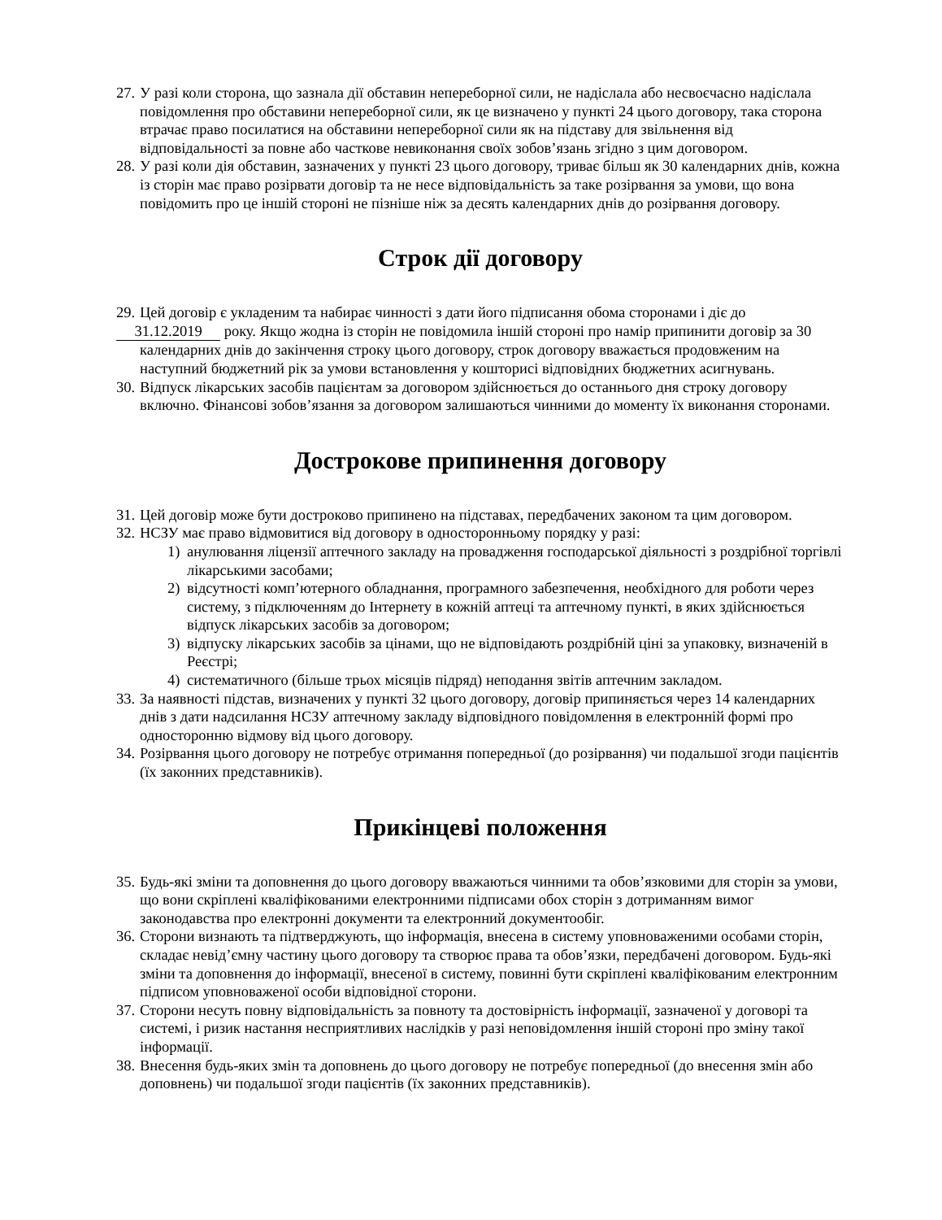27. У разі коли сторона, що зазнала дії обставин непереборної сили, не надіслала або несвоєчасно надіслала повідомлення про обставини непереборної сили, як це визначено у пункті 24 цього договору, така сторона втрачає право посилатися на обставини непереборної сили як на підставу для звільнення від відповідальності за повне або часткове невиконання своїх зобов’язань згідно з цим договором.
28. У разі коли дія обставин, зазначених у пункті 23 цього договору, триває більш як 30 календарних днів, кожна із сторін має право розірвати договір та не несе відповідальність за таке розірвання за умови, що вона повідомить про це іншій стороні не пізніше ніж за десять календарних днів до розірвання договору.
Строк дії договору
29. Цей договір є укладеним та набирає чинності з дати його підписання обома сторонами і діє до
31.12.2019 року. Якщо жодна із сторін не повідомила іншій стороні про намір припинити договір за 30 календарних днів до закінчення строку цього договору, строк договору вважається продовженим на наступний бюджетний рік за умови встановлення у кошторисі відповідних бюджетних асигнувань.
30. Відпуск лікарських засобів пацієнтам за договором здійснюється до останнього дня строку договору включно. Фінансові зобов’язання за договором залишаються чинними до моменту їх виконання сторонами.
Дострокове припинення договору
31. Цей договір може бути достроково припинено на підставах, передбачених законом та цим договором.
32. НСЗУ має право відмовитися від договору в односторонньому порядку у разі:
1) анулювання ліцензії аптечного закладу на провадження господарської діяльності з роздрібної торгівлі лікарськими засобами;
2) відсутності комп’ютерного обладнання, програмного забезпечення, необхідного для роботи через систему, з підключенням до Інтернету в кожній аптеці та аптечному пункті, в яких здійснюється відпуск лікарських засобів за договором;
3) відпуску лікарських засобів за цінами, що не відповідають роздрібній ціні за упаковку, визначеній в Реєстрі;
4) систематичного (більше трьох місяців підряд) неподання звітів аптечним закладом.
33. За наявності підстав, визначених у пункті 32 цього договору, договір припиняється через 14 календарних днів з дати надсилання НСЗУ аптечному закладу відповідного повідомлення в електронній формі про односторонню відмову від цього договору.
34. Розірвання цього договору не потребує отримання попередньої (до розірвання) чи подальшої згоди пацієнтів (їх законних представників).
Прикінцеві положення
35. Будь-які зміни та доповнення до цього договору вважаються чинними та обов’язковими для сторін за умови, що вони скріплені кваліфікованими електронними підписами обох сторін з дотриманням вимог законодавства про електронні документи та електронний документообіг.
36. Сторони визнають та підтверджують, що інформація, внесена в систему уповноваженими особами сторін, складає невід’ємну частину цього договору та створює права та обов’язки, передбачені договором. Будь-які зміни та доповнення до інформації, внесеної в систему, повинні бути скріплені кваліфікованим електронним підписом уповноваженої особи відповідної сторони.
37. Сторони несуть повну відповідальність за повноту та достовірність інформації, зазначеної у договорі та системі, і ризик настання несприятливих наслідків у разі неповідомлення іншій стороні про зміну такої інформації.
38. Внесення будь-яких змін та доповнень до цього договору не потребує попередньої (до внесення змін або доповнень) чи подальшої згоди пацієнтів (їх законних представників).